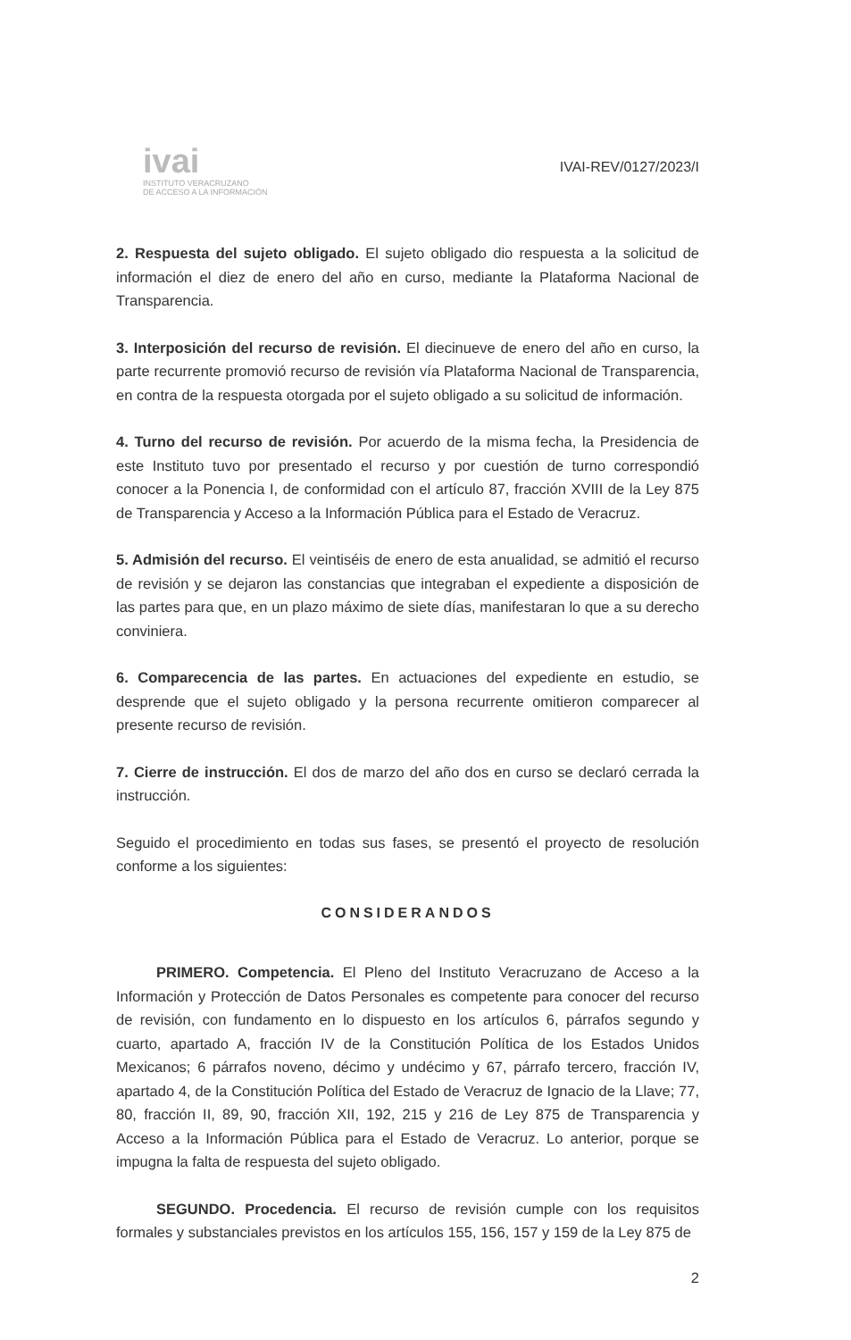ivai
INSTITUTO VERACRUZANO
DE ACCESO A LA INFORMACIÓN
IVAI-REV/0127/2023/I
2. Respuesta del sujeto obligado. El sujeto obligado dio respuesta a la solicitud de información el diez de enero del año en curso, mediante la Plataforma Nacional de Transparencia.
3. Interposición del recurso de revisión. El diecinueve de enero del año en curso, la parte recurrente promovió recurso de revisión vía Plataforma Nacional de Transparencia, en contra de la respuesta otorgada por el sujeto obligado a su solicitud de información.
4. Turno del recurso de revisión. Por acuerdo de la misma fecha, la Presidencia de este Instituto tuvo por presentado el recurso y por cuestión de turno correspondió conocer a la Ponencia I, de conformidad con el artículo 87, fracción XVIII de la Ley 875 de Transparencia y Acceso a la Información Pública para el Estado de Veracruz.
5. Admisión del recurso. El veintiséis de enero de esta anualidad, se admitió el recurso de revisión y se dejaron las constancias que integraban el expediente a disposición de las partes para que, en un plazo máximo de siete días, manifestaran lo que a su derecho conviniera.
6. Comparecencia de las partes. En actuaciones del expediente en estudio, se desprende que el sujeto obligado y la persona recurrente omitieron comparecer al presente recurso de revisión.
7. Cierre de instrucción. El dos de marzo del año dos en curso se declaró cerrada la instrucción.
Seguido el procedimiento en todas sus fases, se presentó el proyecto de resolución conforme a los siguientes:
CONSIDERANDOS
PRIMERO. Competencia. El Pleno del Instituto Veracruzano de Acceso a la Información y Protección de Datos Personales es competente para conocer del recurso de revisión, con fundamento en lo dispuesto en los artículos 6, párrafos segundo y cuarto, apartado A, fracción IV de la Constitución Política de los Estados Unidos Mexicanos; 6 párrafos noveno, décimo y undécimo y 67, párrafo tercero, fracción IV, apartado 4, de la Constitución Política del Estado de Veracruz de Ignacio de la Llave; 77, 80, fracción II, 89, 90, fracción XII, 192, 215 y 216 de Ley 875 de Transparencia y Acceso a la Información Pública para el Estado de Veracruz. Lo anterior, porque se impugna la falta de respuesta del sujeto obligado.
SEGUNDO. Procedencia. El recurso de revisión cumple con los requisitos formales y substanciales previstos en los artículos 155, 156, 157 y 159 de la Ley 875 de
2